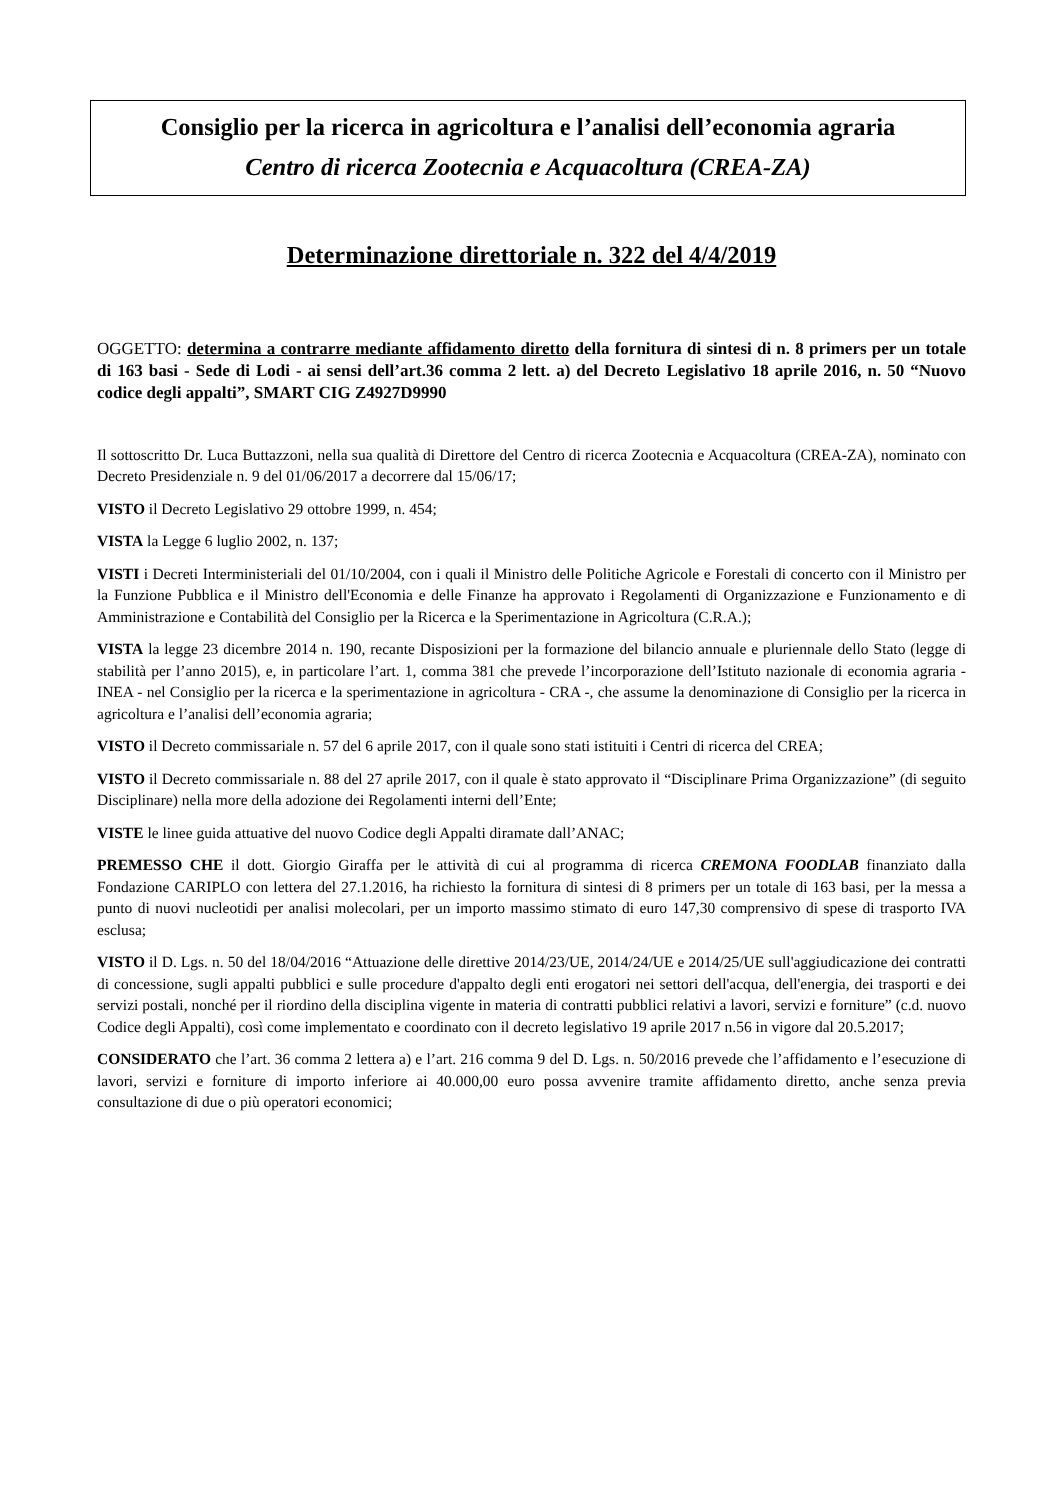Consiglio per la ricerca in agricoltura e l’analisi dell’economia agraria
Centro di ricerca Zootecnia e Acquacoltura (CREA-ZA)
Determinazione direttoriale n. 322 del 4/4/2019
OGGETTO: determina a contrarre mediante affidamento diretto della fornitura di sintesi di n. 8 primers per un totale di 163 basi - Sede di Lodi - ai sensi dell’art.36 comma 2 lett. a) del Decreto Legislativo 18 aprile 2016, n. 50 “Nuovo codice degli appalti”, SMART CIG Z4927D9990
Il sottoscritto Dr. Luca Buttazzoni, nella sua qualità di Direttore del Centro di ricerca Zootecnia e Acquacoltura (CREA-ZA), nominato con Decreto Presidenziale n. 9 del 01/06/2017 a decorrere dal 15/06/17;
VISTO il Decreto Legislativo 29 ottobre 1999, n. 454;
VISTA la Legge 6 luglio 2002, n. 137;
VISTI i Decreti Interministeriali del 01/10/2004, con i quali il Ministro delle Politiche Agricole e Forestali di concerto con il Ministro per la Funzione Pubblica e il Ministro dell'Economia e delle Finanze ha approvato i Regolamenti di Organizzazione e Funzionamento e di Amministrazione e Contabilità del Consiglio per la Ricerca e la Sperimentazione in Agricoltura (C.R.A.);
VISTA la legge 23 dicembre 2014 n. 190, recante Disposizioni per la formazione del bilancio annuale e pluriennale dello Stato (legge di stabilità per l’anno 2015), e, in particolare l’art. 1, comma 381 che prevede l’incorporazione dell’Istituto nazionale di economia agraria - INEA - nel Consiglio per la ricerca e la sperimentazione in agricoltura - CRA -, che assume la denominazione di Consiglio per la ricerca in agricoltura e l’analisi dell’economia agraria;
VISTO il Decreto commissariale n. 57 del 6 aprile 2017, con il quale sono stati istituiti i Centri di ricerca del CREA;
VISTO il Decreto commissariale n. 88 del 27 aprile 2017, con il quale è stato approvato il “Disciplinare Prima Organizzazione” (di seguito Disciplinare) nella more della adozione dei Regolamenti interni dell’Ente;
VISTE le linee guida attuative del nuovo Codice degli Appalti diramate dall’ANAC;
PREMESSO CHE il dott. Giorgio Giraffa per le attività di cui al programma di ricerca CREMONA FOODLAB finanziato dalla Fondazione CARIPLO con lettera del 27.1.2016, ha richiesto la fornitura di sintesi di 8 primers per un totale di 163 basi, per la messa a punto di nuovi nucleotidi per analisi molecolari, per un importo massimo stimato di euro 147,30 comprensivo di spese di trasporto IVA esclusa;
VISTO il D. Lgs. n. 50 del 18/04/2016 “Attuazione delle direttive 2014/23/UE, 2014/24/UE e 2014/25/UE sull'aggiudicazione dei contratti di concessione, sugli appalti pubblici e sulle procedure d'appalto degli enti erogatori nei settori dell'acqua, dell'energia, dei trasporti e dei servizi postali, nonché per il riordino della disciplina vigente in materia di contratti pubblici relativi a lavori, servizi e forniture” (c.d. nuovo Codice degli Appalti), così come implementato e coordinato con il decreto legislativo 19 aprile 2017 n.56 in vigore dal 20.5.2017;
CONSIDERATO che l’art. 36 comma 2 lettera a) e l’art. 216 comma 9 del D. Lgs. n. 50/2016 prevede che l’affidamento e l’esecuzione di lavori, servizi e forniture di importo inferiore ai 40.000,00 euro possa avvenire tramite affidamento diretto, anche senza previa consultazione di due o più operatori economici;